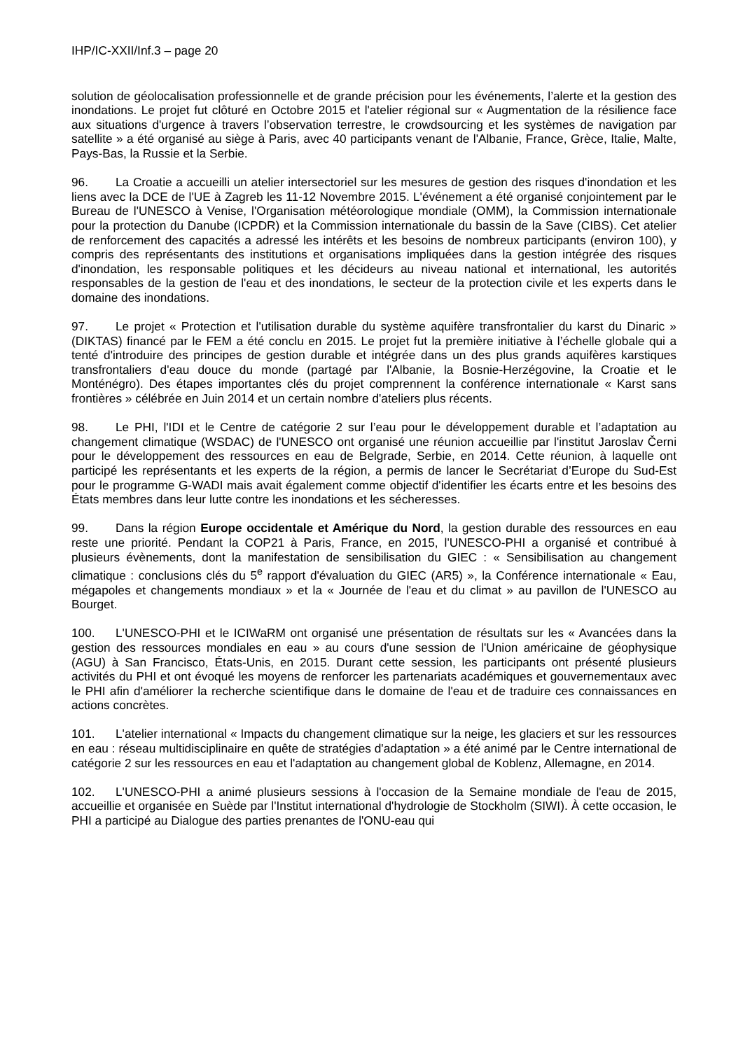IHP/IC-XXII/Inf.3 – page 20
solution de géolocalisation professionnelle et de grande précision pour les événements, l’alerte et la gestion des inondations. Le projet fut clôturé en Octobre 2015 et l'atelier régional sur « Augmentation de la résilience face aux situations d'urgence à travers l’observation terrestre, le crowdsourcing et les systèmes de navigation par satellite » a été organisé au siège à Paris, avec 40 participants venant de l'Albanie, France, Grèce, Italie, Malte, Pays-Bas, la Russie et la Serbie.
96. La Croatie a accueilli un atelier intersectoriel sur les mesures de gestion des risques d'inondation et les liens avec la DCE de l'UE à Zagreb les 11-12 Novembre 2015. L'événement a été organisé conjointement par le Bureau de l'UNESCO à Venise, l'Organisation météorologique mondiale (OMM), la Commission internationale pour la protection du Danube (ICPDR) et la Commission internationale du bassin de la Save (CIBS). Cet atelier de renforcement des capacités a adressé les intérêts et les besoins de nombreux participants (environ 100), y compris des représentants des institutions et organisations impliquées dans la gestion intégrée des risques d'inondation, les responsable politiques et les décideurs au niveau national et international, les autorités responsables de la gestion de l'eau et des inondations, le secteur de la protection civile et les experts dans le domaine des inondations.
97. Le projet « Protection et l'utilisation durable du système aquifère transfrontalier du karst du Dinaric » (DIKTAS) financé par le FEM a été conclu en 2015. Le projet fut la première initiative à l’échelle globale qui a tenté d'introduire des principes de gestion durable et intégrée dans un des plus grands aquifères karstiques transfrontaliers d'eau douce du monde (partagé par l'Albanie, la Bosnie-Herzégovine, la Croatie et le Monténégro). Des étapes importantes clés du projet comprennent la conférence internationale « Karst sans frontières » célébrée en Juin 2014 et un certain nombre d'ateliers plus récents.
98. Le PHI, l'IDI et le Centre de catégorie 2 sur l’eau pour le développement durable et l’adaptation au changement climatique (WSDAC) de l'UNESCO ont organisé une réunion accueillie par l'institut Jaroslav Černi pour le développement des ressources en eau de Belgrade, Serbie, en 2014. Cette réunion, à laquelle ont participé les représentants et les experts de la région, a permis de lancer le Secrétariat d’Europe du Sud-Est pour le programme G-WADI mais avait également comme objectif d'identifier les écarts entre et les besoins des États membres dans leur lutte contre les inondations et les sécheresses.
99. Dans la région Europe occidentale et Amérique du Nord, la gestion durable des ressources en eau reste une priorité. Pendant la COP21 à Paris, France, en 2015, l'UNESCO-PHI a organisé et contribué à plusieurs évènements, dont la manifestation de sensibilisation du GIEC : « Sensibilisation au changement climatique : conclusions clés du 5<sup>e</sup> rapport d'évaluation du GIEC (AR5) », la Conférence internationale « Eau, mégapoles et changements mondiaux » et la « Journée de l'eau et du climat » au pavillon de l'UNESCO au Bourget.
100. L'UNESCO-PHI et le ICIWaRM ont organisé une présentation de résultats sur les « Avancées dans la gestion des ressources mondiales en eau » au cours d'une session de l'Union américaine de géophysique (AGU) à San Francisco, États-Unis, en 2015. Durant cette session, les participants ont présenté plusieurs activités du PHI et ont évoqué les moyens de renforcer les partenariats académiques et gouvernementaux avec le PHI afin d'améliorer la recherche scientifique dans le domaine de l'eau et de traduire ces connaissances en actions concrètes.
101. L'atelier international « Impacts du changement climatique sur la neige, les glaciers et sur les ressources en eau : réseau multidisciplinaire en quête de stratégies d'adaptation » a été animé par le Centre international de catégorie 2 sur les ressources en eau et l'adaptation au changement global de Koblenz, Allemagne, en 2014.
102. L'UNESCO-PHI a animé plusieurs sessions à l'occasion de la Semaine mondiale de l'eau de 2015, accueillie et organisée en Suède par l'Institut international d'hydrologie de Stockholm (SIWI). À cette occasion, le PHI a participé au Dialogue des parties prenantes de l'ONU-eau qui